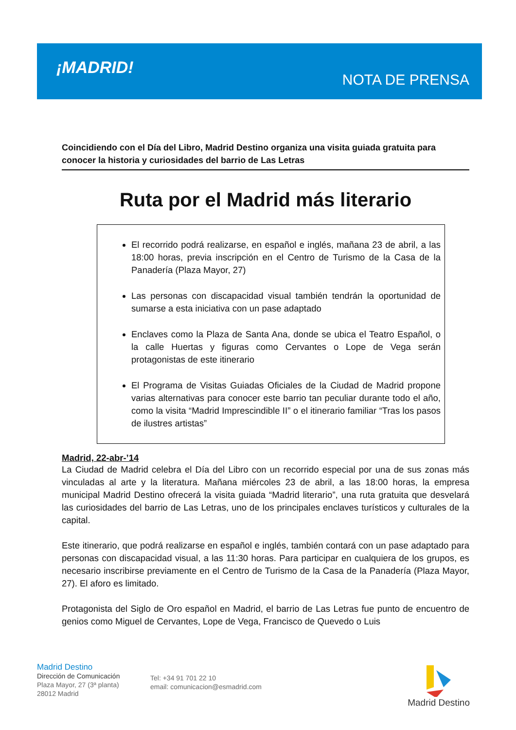¡MADRID!
NOTA DE PRENSA
Coincidiendo con el Día del Libro, Madrid Destino organiza una visita guiada gratuita para conocer la historia y curiosidades del barrio de Las Letras
Ruta por el Madrid más literario
El recorrido podrá realizarse, en español e inglés, mañana 23 de abril, a las 18:00 horas, previa inscripción en el Centro de Turismo de la Casa de la Panadería (Plaza Mayor, 27)
Las personas con discapacidad visual también tendrán la oportunidad de sumarse a esta iniciativa con un pase adaptado
Enclaves como la Plaza de Santa Ana, donde se ubica el Teatro Español, o la calle Huertas y figuras como Cervantes o Lope de Vega serán protagonistas de este itinerario
El Programa de Visitas Guiadas Oficiales de la Ciudad de Madrid propone varias alternativas para conocer este barrio tan peculiar durante todo el año, como la visita “Madrid Imprescindible II” o el itinerario familiar “Tras los pasos de ilustres artistas”
Madrid, 22-abr-’14
La Ciudad de Madrid celebra el Día del Libro con un recorrido especial por una de sus zonas más vinculadas al arte y la literatura. Mañana miércoles 23 de abril, a las 18:00 horas, la empresa municipal Madrid Destino ofrecerá la visita guiada “Madrid literario”, una ruta gratuita que desvelará las curiosidades del barrio de Las Letras, uno de los principales enclaves turísticos y culturales de la capital.
Este itinerario, que podrá realizarse en español e inglés, también contará con un pase adaptado para personas con discapacidad visual, a las 11:30 horas. Para participar en cualquiera de los grupos, es necesario inscribirse previamente en el Centro de Turismo de la Casa de la Panadería (Plaza Mayor, 27). El aforo es limitado.
Protagonista del Siglo de Oro español en Madrid, el barrio de Las Letras fue punto de encuentro de genios como Miguel de Cervantes, Lope de Vega, Francisco de Quevedo o Luis
Madrid Destino
Dirección de Comunicación
Plaza Mayor, 27 (3ª planta)
28012 Madrid
Tel: +34 91 701 22 10
email: comunicacion@esmadrid.com
Madrid Destino